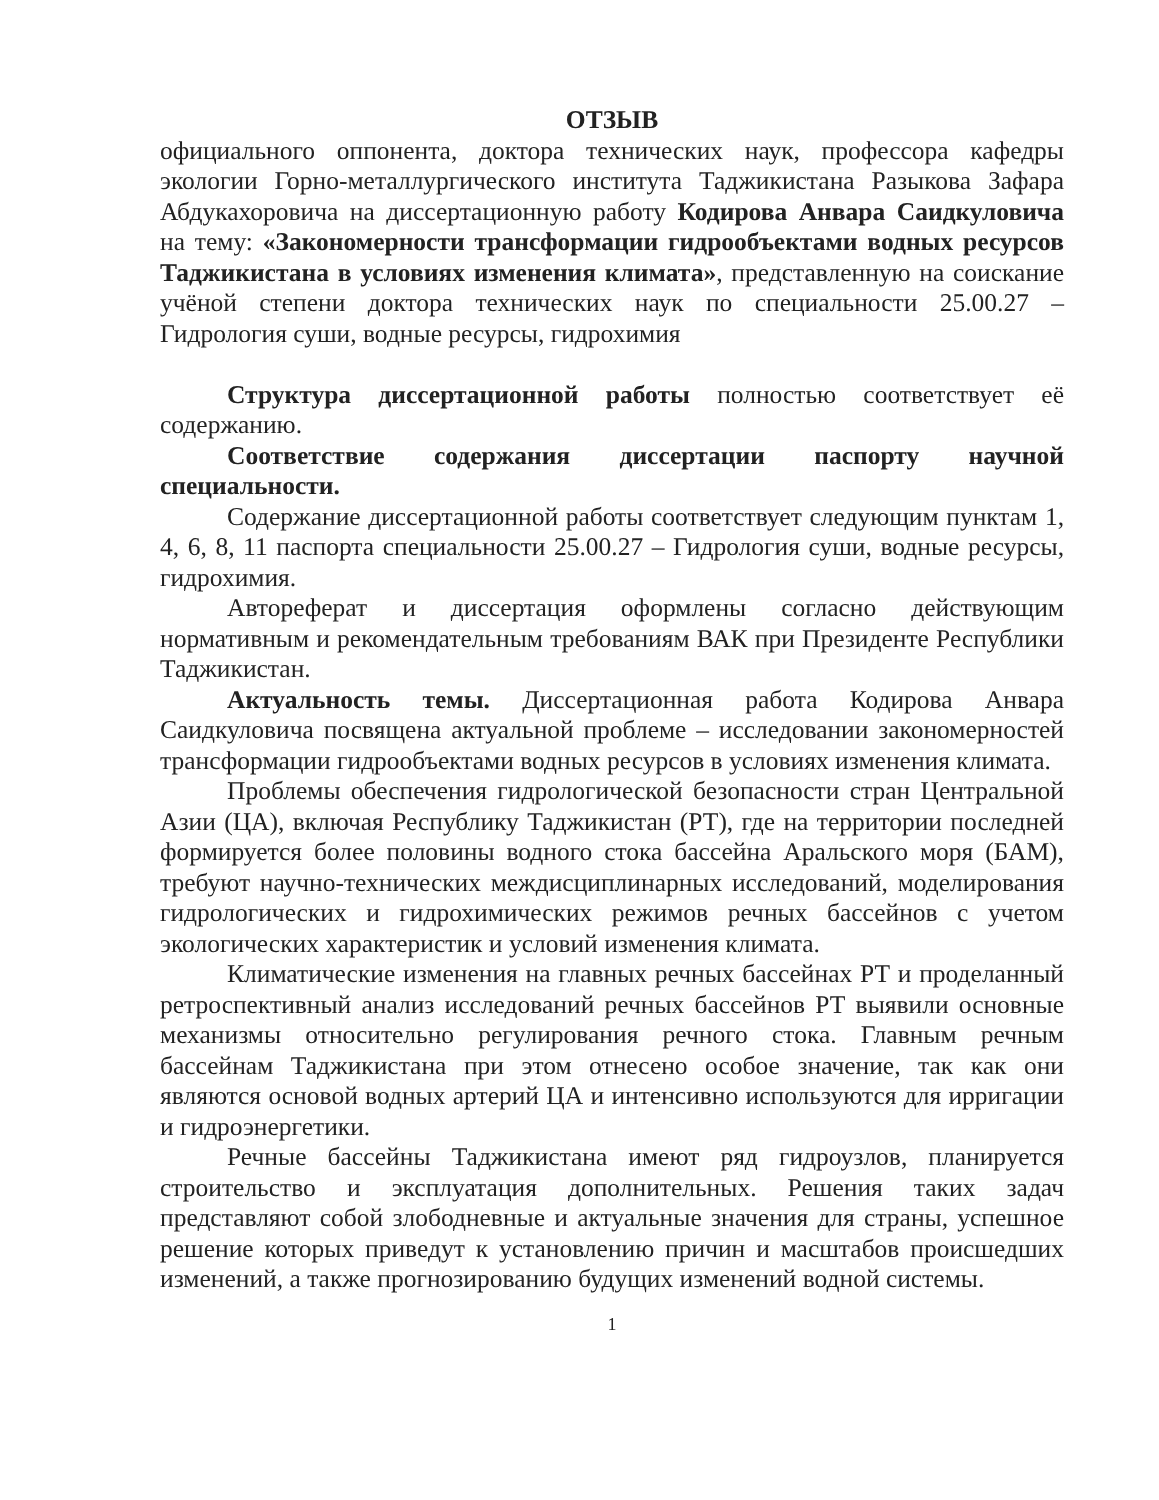ОТЗЫВ
официального оппонента, доктора технических наук, профессора кафедры экологии Горно-металлургического института Таджикистана Разыкова Зафара Абдукахоровича на диссертационную работу Кодирова Анвара Саидкуловича на тему: «Закономерности трансформации гидрообъектами водных ресурсов Таджикистана в условиях изменения климата», представленную на соискание учёной степени доктора технических наук по специальности 25.00.27 – Гидрология суши, водные ресурсы, гидрохимия
Структура диссертационной работы полностью соответствует её содержанию.
Соответствие содержания диссертации паспорту научной специальности.
Содержание диссертационной работы соответствует следующим пунктам 1, 4, 6, 8, 11 паспорта специальности 25.00.27 – Гидрология суши, водные ресурсы, гидрохимия.
Автореферат и диссертация оформлены согласно действующим нормативным и рекомендательным требованиям ВАК при Президенте Республики Таджикистан.
Актуальность темы. Диссертационная работа Кодирова Анвара Саидкуловича посвящена актуальной проблеме – исследовании закономерностей трансформации гидрообъектами водных ресурсов в условиях изменения климата.
Проблемы обеспечения гидрологической безопасности стран Центральной Азии (ЦА), включая Республику Таджикистан (РТ), где на территории последней формируется более половины водного стока бассейна Аральского моря (БАМ), требуют научно-технических междисциплинарных исследований, моделирования гидрологических и гидрохимических режимов речных бассейнов с учетом экологических характеристик и условий изменения климата.
Климатические изменения на главных речных бассейнах РТ и проделанный ретроспективный анализ исследований речных бассейнов РТ выявили основные механизмы относительно регулирования речного стока. Главным речным бассейнам Таджикистана при этом отнесено особое значение, так как они являются основой водных артерий ЦА и интенсивно используются для ирригации и гидроэнергетики.
Речные бассейны Таджикистана имеют ряд гидроузлов, планируется строительство и эксплуатация дополнительных. Решения таких задач представляют собой злободневные и актуальные значения для страны, успешное решение которых приведут к установлению причин и масштабов происшедших изменений, а также прогнозированию будущих изменений водной системы.
1